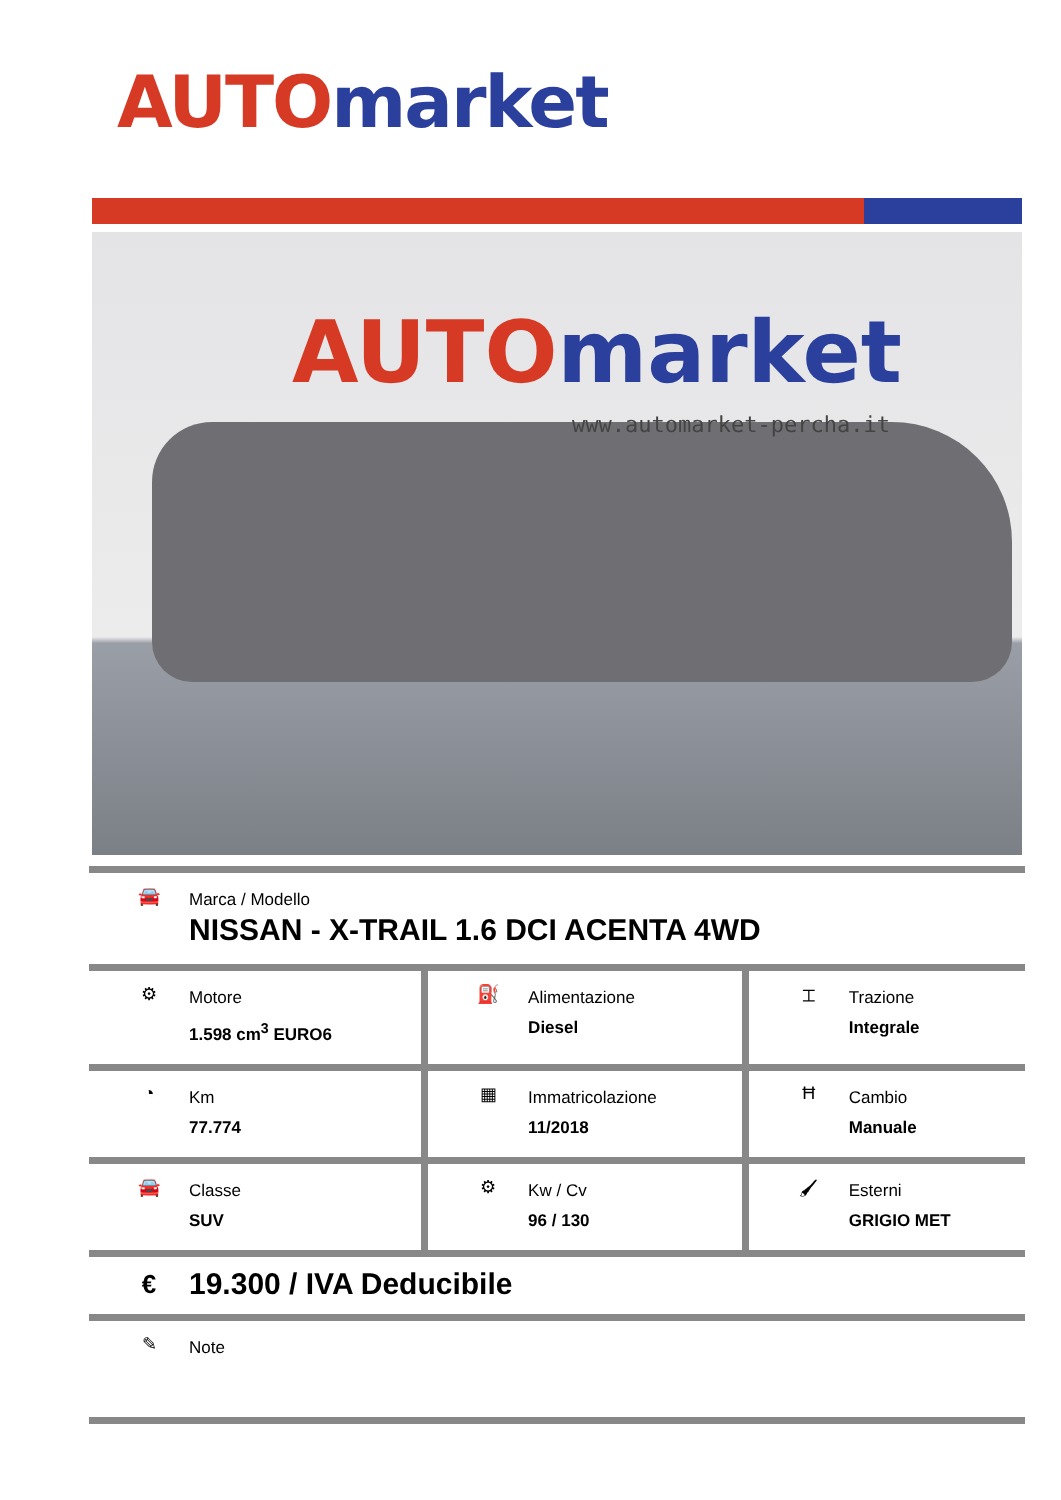AUTO market
AUTO market
www.automarket-percha.it
| 🚘 Marca / Modello NISSAN - X-TRAIL 1.6 DCI ACENTA 4WD | | |
| ⚙ Motore 1.598 cm<sup>3</sup> EURO6 | ⛽ Alimentazione Diesel | ⌶ Trazione Integrale |
| ◔ Km 77.774 | ▦ Immatricolazione 11/2018 | Ħ Cambio Manuale |
| 🚘 Classe SUV | ⚙ Kw / Cv 96 / 130 | 🖌 Esterni GRIGIO MET |
| € 19.300 / IVA Deducibile | | |
| ✎ Note | | |